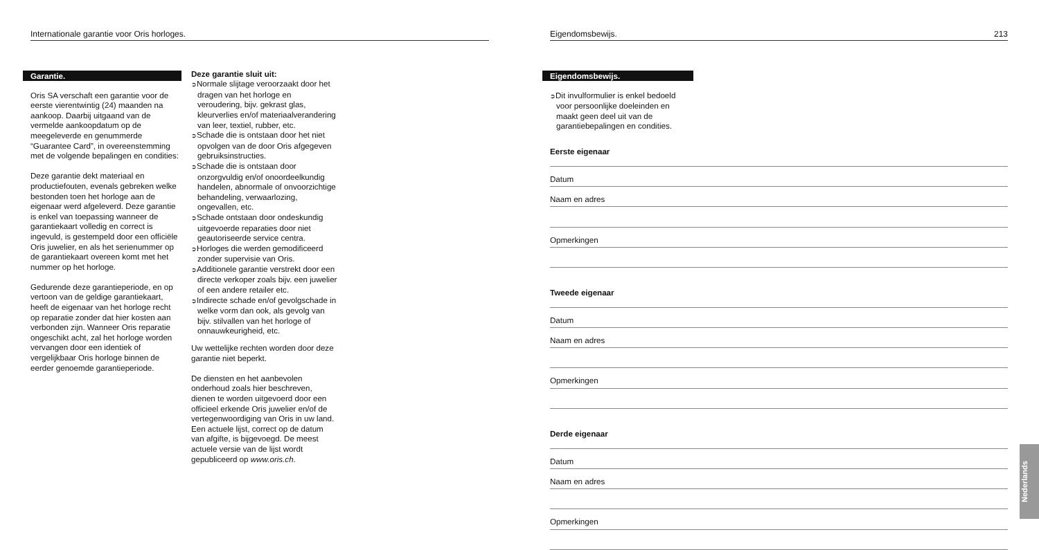Internationale garantie voor Oris horloges.
Garantie.
Oris SA verschaft een garantie voor de eerste vierentwintig (24) maanden na aankoop. Daarbij uitgaand van de vermelde aankoopdatum op de meegeleverde en genummerde “Guarantee Card”, in overeenstemming met de volgende bepalingen en condities:
Deze garantie dekt materiaal en productiefouten, evenals gebreken welke bestonden toen het horloge aan de eigenaar werd afgeleverd. Deze garantie is enkel van toepassing wanneer de garantiekaart volledig en correct is ingevuld, is gestempeld door een officiële Oris juwelier, en als het serienummer op de garantiekaart overeen komt met het nummer op het horloge.
Gedurende deze garantieperiode, en op vertoon van de geldige garantiekaart, heeft de eigenaar van het horloge recht op reparatie zonder dat hier kosten aan verbonden zijn. Wanneer Oris reparatie ongeschikt acht, zal het horloge worden vervangen door een identiek of vergelijkbaar Oris horloge binnen de eerder genoemde garantieperiode.
Deze garantie sluit uit:
➲Normale slijtage veroorzaakt door het dragen van het horloge en veroudering, bijv. gekrast glas, kleurverlies en/of materiaalverandering van leer, textiel, rubber, etc.
➲Schade die is ontstaan door het niet opvolgen van de door Oris afgegeven gebruiksinstructies.
➲Schade die is ontstaan door onzorgvuldig en/of onoordeelkundig handelen, abnormale of onvoorzichtige behandeling, verwaarlozing, ongevallen, etc.
➲Schade ontstaan door ondeskundig uitgevoerde reparaties door niet geautoriseerde service centra.
➲Horloges die werden gemodificeerd zonder supervisie van Oris.
➲Additionele garantie verstrekt door een directe verkoper zoals bijv. een juwelier of een andere retailer etc.
➲Indirecte schade en/of gevolgschade in welke vorm dan ook, als gevolg van bijv. stilvallen van het horloge of onnauwkeurigheid, etc.
Uw wettelijke rechten worden door deze garantie niet beperkt.
De diensten en het aanbevolen onderhoud zoals hier beschreven, dienen te worden uitgevoerd door een officieel erkende Oris juwelier en/of de vertegenwoordiging van Oris in uw land. Een actuele lijst, correct op de datum van afgifte, is bijgevoegd. De meest actuele versie van de lijst wordt gepubliceerd op www.oris.ch.
Eigendomsbewijs. 213
Eigendomsbewijs.
➲Dit invulformulier is enkel bedoeld voor persoonlijke doeleinden en maakt geen deel uit van de garantiebepalingen en condities.
Eerste eigenaar
Datum
Naam en adres
Opmerkingen
Tweede eigenaar
Datum
Naam en adres
Opmerkingen
Derde eigenaar
Datum
Naam en adres
Opmerkingen
Nederlands